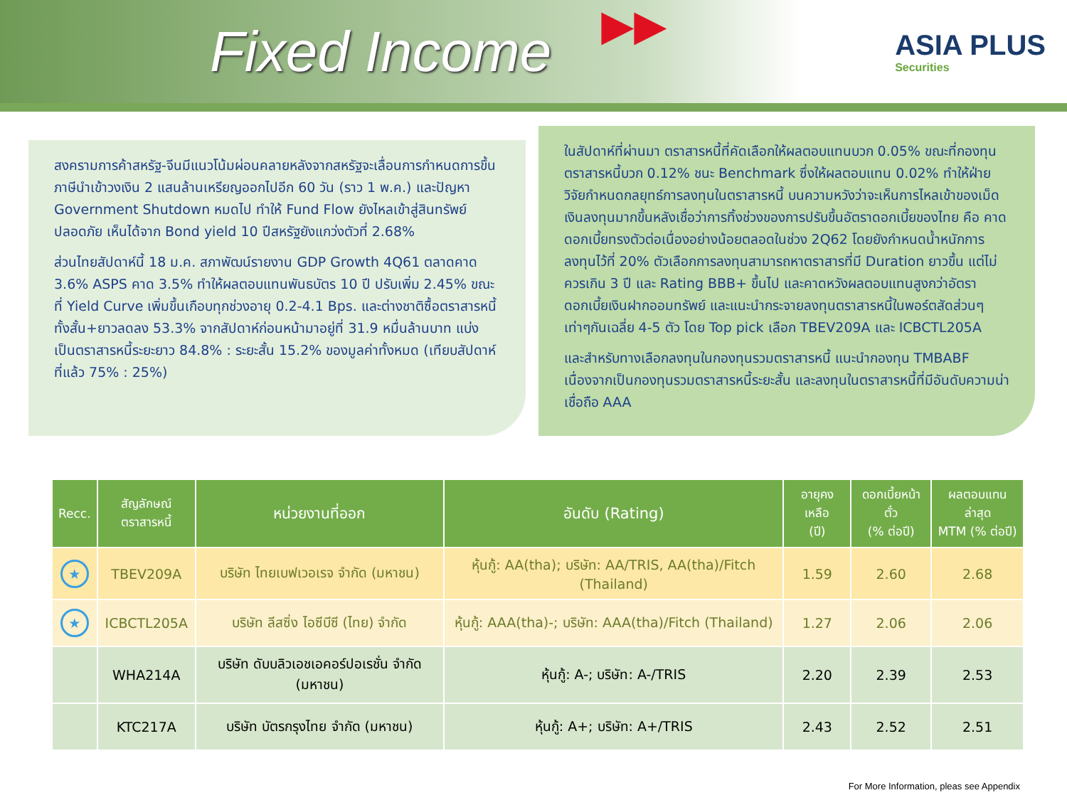Fixed Income
▶▶
ASIA PLUS
Securities
สงครามการค้าสหรัฐ-จีนมีแนวโน้มผ่อนคลายหลังจากสหรัฐจะเลื่อนการกำหนดการขึ้นภาษีนำเข้าวงเงิน 2 แสนล้านเหรียญออกไปอีก 60 วัน (ราว 1 พ.ค.) และปัญหา Government Shutdown หมดไป ทำให้ Fund Flow ยังไหลเข้าสู่สินทรัพย์ปลอดภัย เห็นได้จาก Bond yield 10 ปีสหรัฐยังแกว่งตัวที่ 2.68%
ส่วนไทยสัปดาห์นี้ 18 ม.ค. สภาพัฒน์รายงาน GDP Growth 4Q61 ตลาดคาด 3.6% ASPS คาด 3.5% ทำให้ผลตอบแทนพันธบัตร 10 ปี ปรับเพิ่ม 2.45% ขณะที่ Yield Curve เพิ่มขึ้นเกือบทุกช่วงอายุ 0.2-4.1 Bps. และต่างชาติซื้อตราสารหนี้ทั้งสั้น+ยาวลดลง 53.3% จากสัปดาห์ก่อนหน้ามาอยู่ที่ 31.9 หมื่นล้านบาท แบ่งเป็นตราสารหนี้ระยะยาว 84.8% : ระยะสั้น 15.2% ของมูลค่าทั้งหมด (เทียบสัปดาห์ที่แล้ว 75% : 25%)
ในสัปดาห์ที่ผ่านมา ตราสารหนี้ที่คัดเลือกให้ผลตอบแทนบวก 0.05% ขณะที่กองทุนตราสารหนี้บวก 0.12% ชนะ Benchmark ซึ่งให้ผลตอบแทน 0.02% ทำให้ฝ่ายวิจัยกำหนดกลยุทธ์การลงทุนในตราสารหนี้ บนความหวังว่าจะเห็นการไหลเข้าของเม็ดเงินลงทุนมากขึ้นหลังเชื่อว่าการทิ้งช่วงของการปรับขึ้นอัตราดอกเบี้ยของไทย คือ คาดดอกเบี้ยทรงตัวต่อเนื่องอย่างน้อยตลอดในช่วง 2Q62 โดยยังกำหนดน้ำหนักการลงทุนไว้ที่ 20% ตัวเลือกการลงทุนสามารถหาตราสารที่มี Duration ยาวขึ้น แต่ไม่ควรเกิน 3 ปี และ Rating BBB+ ขึ้นไป และคาดหวังผลตอบแทนสูงกว่าอัตราดอกเบี้ยเงินฝากออมทรัพย์ และแนะนำกระจายลงทุนตราสารหนี้ในพอร์ตสัดส่วนๆเท่าๆกันเฉลี่ย 4-5 ตัว โดย Top pick เลือก TBEV209A และ ICBCTL205A
และสำหรับทางเลือกลงทุนในกองทุนรวมตราสารหนี้ แนะนำกองทุน TMBABF เนื่องจากเป็นกองทุนรวมตราสารหนี้ระยะสั้น และลงทุนในตราสารหนี้ที่มีอันดับความน่าเชื่อถือ AAA
| Recc. | สัญลักษณ์ ตราสารหนี้ | หน่วยงานที่ออก | อันดับ (Rating) | อายุคงเหลือ (ปี) | ดอกเบี้ยหน้าตั๋ว (% ต่อปี) | ผลตอบแทนล่าสุด MTM (% ต่อปี) |
| --- | --- | --- | --- | --- | --- | --- |
| ★ | TBEV209A | บริษัท ไทยเบฟเวอเรจ จำกัด (มหาชน) | หุ้นกู้: AA(tha); บริษัท: AA/TRIS, AA(tha)/Fitch (Thailand) | 1.59 | 2.60 | 2.68 |
| ★ | ICBCTL205A | บริษัท ลีสซิ่ง ไอซีบีซี (ไทย) จำกัด | หุ้นกู้: AAA(tha)-; บริษัท: AAA(tha)/Fitch (Thailand) | 1.27 | 2.06 | 2.06 |
| | WHA214A | บริษัท ดับบลิวเอชเอคอร์ปอเรชั่น จำกัด (มหาชน) | หุ้นกู้: A-; บริษัท: A-/TRIS | 2.20 | 2.39 | 2.53 |
| | KTC217A | บริษัท บัตรกรุงไทย จำกัด (มหาชน) | หุ้นกู้: A+; บริษัท: A+/TRIS | 2.43 | 2.52 | 2.51 |
For More Information, pleas see Appendix